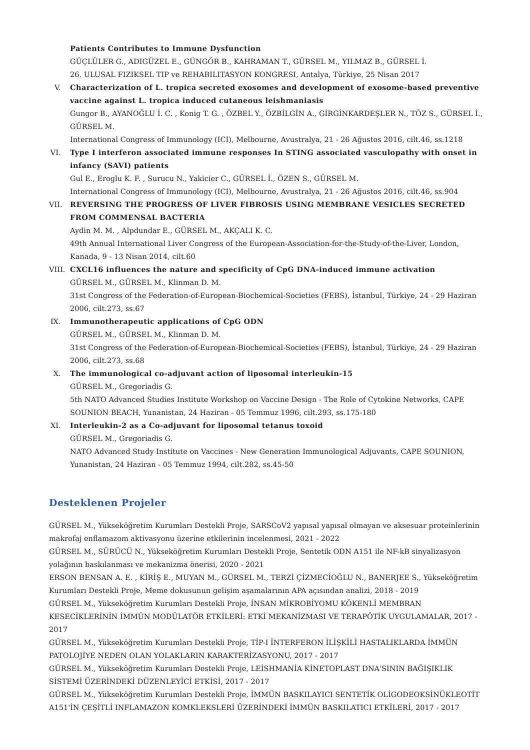Patients Contributes to Immune Dysfunction
GÜÇLÜLER G., ADIGÜZEL E., GÜNGÖR B., KAHRAMAN T., GÜRSEL M., YILMAZ B., GÜRSEL İ.
26. ULUSAL FIZIKSEL TIP ve REHABILITASYON KONGRESI, Antalya, Türkiye, 25 Nisan 2017
V.
Characterization of L. tropica secreted exosomes and development of exosome-based preventive vaccine against L. tropica induced cutaneous leishmaniasis
Gungor B., AYANOĞLU İ. C. , Konig T. G. , ÖZBEL Y., ÖZBİLGİN A., GİRGİNKARDEŞLER N., TÖZ S., GÜRSEL İ., GÜRSEL M.
International Congress of Immunology (ICI), Melbourne, Avustralya, 21 - 26 Ağustos 2016, cilt.46, ss.1218
VI.
Type I interferon associated immune responses In STING associated vasculopathy with onset in infancy (SAVI) patients
Gul E., Eroglu K. F. , Surucu N., Yakicier C., GÜRSEL İ., ÖZEN S., GÜRSEL M.
International Congress of Immunology (ICI), Melbourne, Avustralya, 21 - 26 Ağustos 2016, cilt.46, ss.904
VII.
REVERSING THE PROGRESS OF LIVER FIBROSIS USING MEMBRANE VESICLES SECRETED FROM COMMENSAL BACTERIA
Aydin M. M. , Alpdundar E., GÜRSEL M., AKÇALI K. C.
49th Annual International Liver Congress of the European-Association-for-the-Study-of-the-Liver, London, Kanada, 9 - 13 Nisan 2014, cilt.60
VIII.
CXCL16 influences the nature and specificity of CpG DNA-induced immune activation
GÜRSEL M., GÜRSEL M., Klinman D. M.
31st Congress of the Federation-of-European-Biochemical-Societies (FEBS), İstanbul, Türkiye, 24 - 29 Haziran 2006, cilt.273, ss.67
IX.
Immunotherapeutic applications of CpG ODN
GÜRSEL M., GÜRSEL M., Klinman D. M.
31st Congress of the Federation-of-European-Biochemical-Societies (FEBS), İstanbul, Türkiye, 24 - 29 Haziran 2006, cilt.273, ss.68
X.
The immunological co-adjuvant action of liposomal interleukin-15
GÜRSEL M., Gregoriadis G.
5th NATO Advanced Studies Institute Workshop on Vaccine Design - The Role of Cytokine Networks, CAPE SOUNION BEACH, Yunanistan, 24 Haziran - 05 Temmuz 1996, cilt.293, ss.175-180
XI.
Interleukin-2 as a Co-adjuvant for liposomal tetanus toxoid
GÜRSEL M., Gregoriadis G.
NATO Advanced Study Institute on Vaccines - New Generation Immunological Adjuvants, CAPE SOUNION, Yunanistan, 24 Haziran - 05 Temmuz 1994, cilt.282, ss.45-50
Desteklenen Projeler
GÜRSEL M., Yükseköğretim Kurumları Destekli Proje, SARSCoV2 yapısal yapısal olmayan ve aksesuar proteinlerinin makrofaj enflamazom aktivasyonu üzerine etkilerinin incelenmesi, 2021 - 2022
GÜRSEL M., SÜRÜCÜ N., Yükseköğretim Kurumları Destekli Proje, Sentetik ODN A151 ile NF-kB sinyalizasyon yolağının baskılanması ve mekanizma önerisi, 2020 - 2021
ERSON BENSAN A. E. , KİRİŞ E., MUYAN M., GÜRSEL M., TERZİ ÇİZMECİOĞLU N., BANERJEE S., Yükseköğretim Kurumları Destekli Proje, Meme dokusunun gelişim aşamalarının APA açısından analizi, 2018 - 2019
GÜRSEL M., Yükseköğretim Kurumları Destekli Proje, İNSAN MİKROBİYOMU KÖKENLİ MEMBRAN KESECİKLERİNİN İMMÜN MODÜLATÖR ETKİLERİ: ETKİ MEKANİZMASI VE TERAPÖTİK UYGULAMALAR, 2017 - 2017
GÜRSEL M., Yükseköğretim Kurumları Destekli Proje, TİP-I İNTERFERON İLİŞKİLİ HASTALIKLARDA İMMÜN PATOLOJİYE NEDEN OLAN YOLAKLARIN KARAKTERİZASYONU, 2017 - 2017
GÜRSEL M., Yükseköğretim Kurumları Destekli Proje, LEİSHMANİA KİNETOPLAST DNA'SININ BAĞIŞIKLIK SİSTEMİ ÜZERİNDEKİ DÜZENLEYİCİ ETKİSİ, 2017 - 2017
GÜRSEL M., Yükseköğretim Kurumları Destekli Proje, İMMÜN BASKILAYICI SENTETİK OLİGODEOKSİNÜKLEOTİT A151'İN ÇEŞİTLİ INFLAMAZON KOMKLEKSLERİ ÜZERİNDEKİ İMMÜN BASKILATICI ETKİLERİ, 2017 - 2017